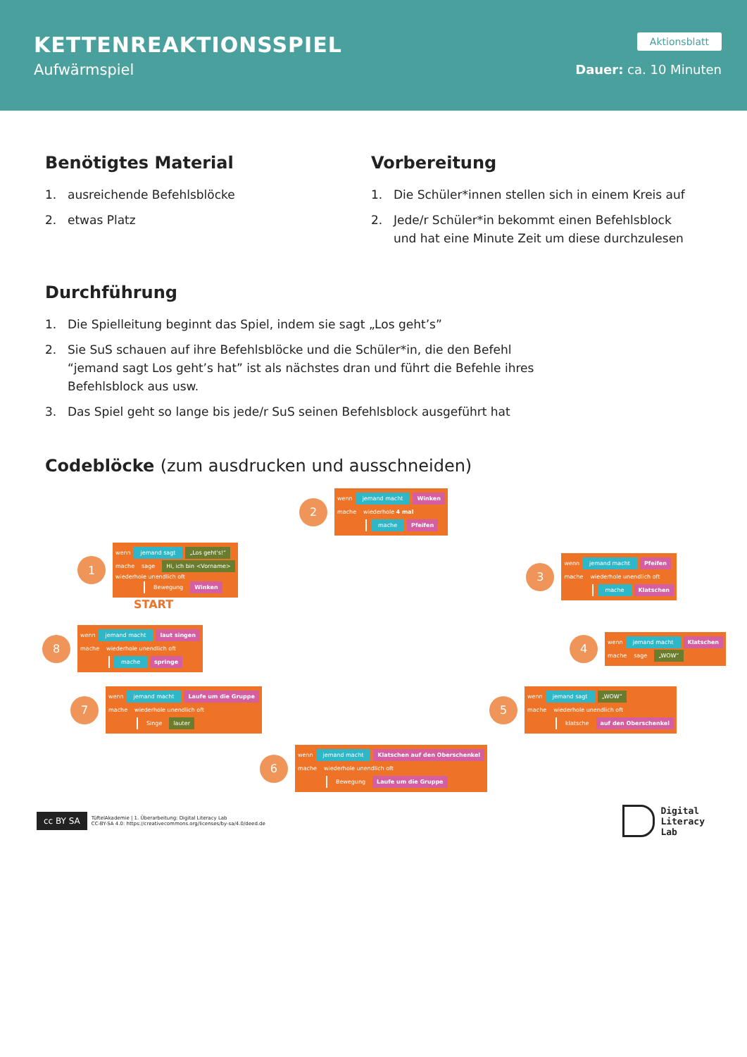KETTENREAKTIONSSPIEL
Aufwärmspiel
Aktionsblatt
Dauer: ca. 10 Minuten
Benötigtes Material
1. ausreichende Befehlsblöcke
2. etwas Platz
Vorbereitung
1. Die Schüler*innen stellen sich in einem Kreis auf
2. Jede/r Schüler*in bekommt einen Befehlsblock und hat eine Minute Zeit um diese durchzulesen
Durchführung
1. Die Spielleitung beginnt das Spiel, indem sie sagt „Los geht’s”
2. Sie SuS schauen auf ihre Befehlsblöcke und die Schüler*in, die den Befehl “jemand sagt Los geht’s hat” ist als nächstes dran und führt die Befehle ihres Befehlsblock aus usw.
3. Das Spiel geht so lange bis jede/r SuS seinen Befehlsblock ausgeführt hat
Codeblöcke (zum ausdrucken und ausschneiden)
2
wenn jemand macht Winken
mache wiederhole 4 mal
mache Pfeifen
1
wenn jemand sagt „Los geht's!“
mache sage Hi, ich bin <Vorname>
wiederhole unendlich oft
Bewegung Winken
START
3
wenn jemand macht Pfeifen
mache wiederhole unendlich oft
mache Klatschen
8
wenn jemand macht laut singen
mache wiederhole unendlich oft
mache springe
4
wenn jemand macht Klatschen
mache sage „WOW“
7
wenn jemand macht Laufe um die Gruppe
mache wiederhole unendlich oft
Singe lauter
5
wenn jemand sagt „WOW“
mache wiederhole unendlich oft
klatsche auf den Oberschenkel
6
wenn jemand macht Klatschen auf den Oberschenkel
mache wiederhole unendlich oft
Bewegung Laufe um die Gruppe
cc BY SA
TüftelAkademie | 1. Überarbeitung: Digital Literacy Lab
CC-BY-SA 4.0: https://creativecommons.org/licenses/by-sa/4.0/deed.de
Digital
Literacy
Lab